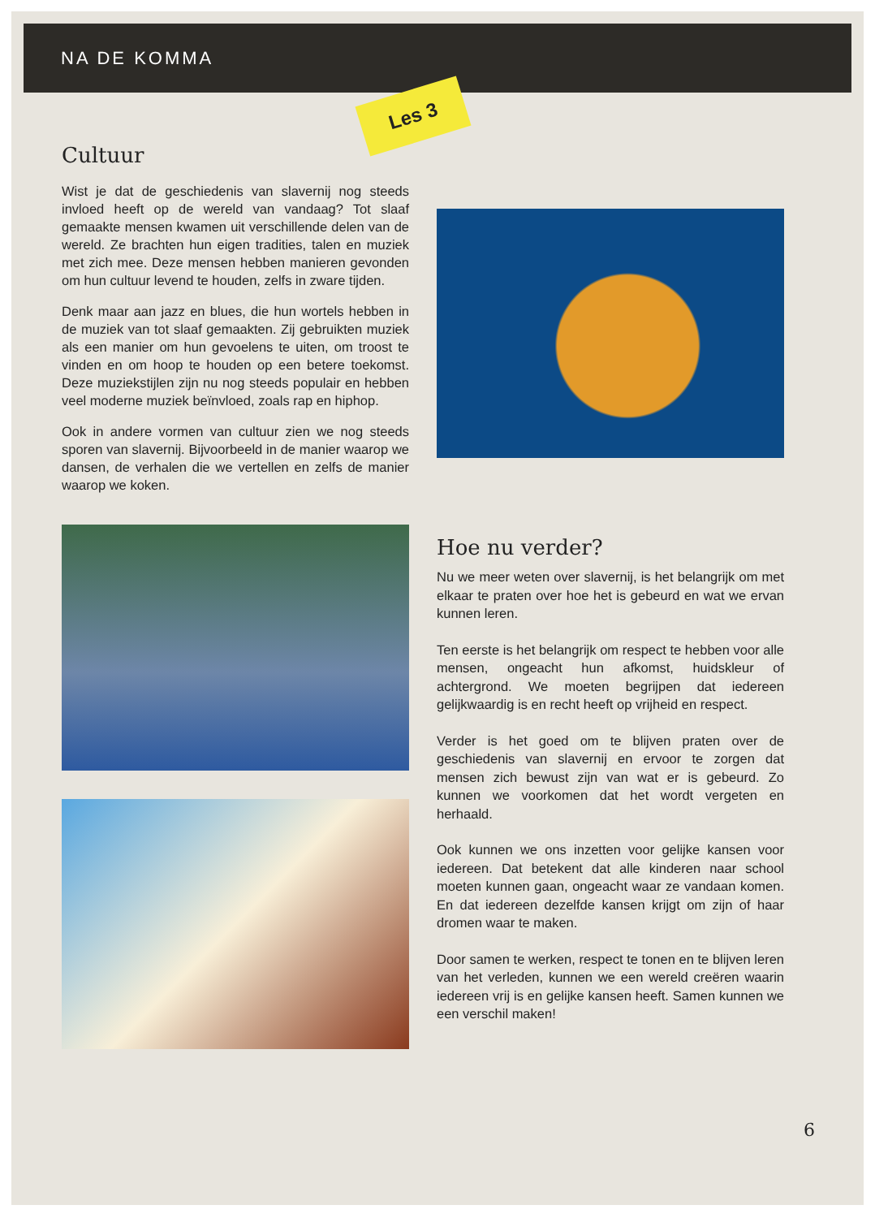NA DE KOMMA
Les 3
Cultuur
Wist je dat de geschiedenis van slavernij nog steeds invloed heeft op de wereld van vandaag? Tot slaaf gemaakte mensen kwamen uit verschillende delen van de wereld. Ze brachten hun eigen tradities, talen en muziek met zich mee. Deze mensen hebben manieren gevonden om hun cultuur levend te houden, zelfs in zware tijden.
Denk maar aan jazz en blues, die hun wortels hebben in de muziek van tot slaaf gemaakten. Zij gebruikten muziek als een manier om hun gevoelens te uiten, om troost te vinden en om hoop te houden op een betere toekomst. Deze muziekstijlen zijn nu nog steeds populair en hebben veel moderne muziek beïnvloed, zoals rap en hiphop.
Ook in andere vormen van cultuur zien we nog steeds sporen van slavernij. Bijvoorbeeld in de manier waarop we dansen, de verhalen die we vertellen en zelfs de manier waarop we koken.
Hoe nu verder?
Nu we meer weten over slavernij, is het belangrijk om met elkaar te praten over hoe het is gebeurd en wat we ervan kunnen leren.
Ten eerste is het belangrijk om respect te hebben voor alle mensen, ongeacht hun afkomst, huidskleur of achtergrond. We moeten begrijpen dat iedereen gelijkwaardig is en recht heeft op vrijheid en respect.
Verder is het goed om te blijven praten over de geschiedenis van slavernij en ervoor te zorgen dat mensen zich bewust zijn van wat er is gebeurd. Zo kunnen we voorkomen dat het wordt vergeten en herhaald.
Ook kunnen we ons inzetten voor gelijke kansen voor iedereen. Dat betekent dat alle kinderen naar school moeten kunnen gaan, ongeacht waar ze vandaan komen. En dat iedereen dezelfde kansen krijgt om zijn of haar dromen waar te maken.
Door samen te werken, respect te tonen en te blijven leren van het verleden, kunnen we een wereld creëren waarin iedereen vrij is en gelijke kansen heeft. Samen kunnen we een verschil maken!
6